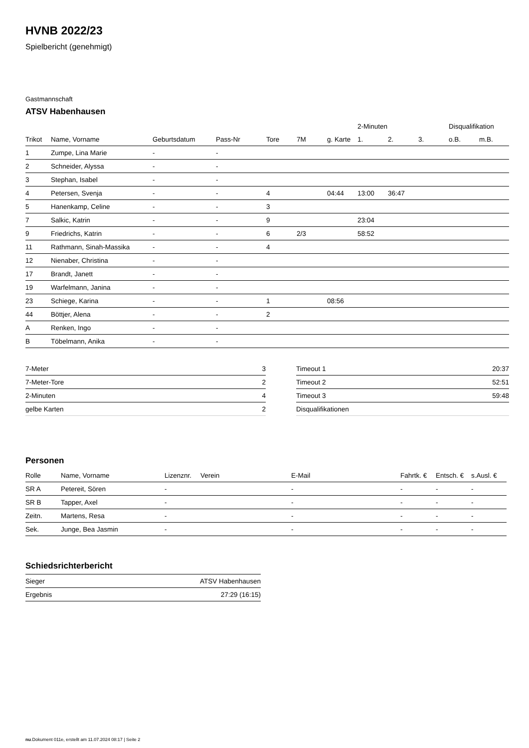HVNB 2022/23
Spielbericht (genehmigt)
Gastmannschaft
ATSV Habenhausen
| | | | | | | | 2-Minuten | | | Disqualifikation | |
| --- | --- | --- | --- | --- | --- | --- | --- | --- | --- | --- | --- |
| Trikot | Name, Vorname | Geburtsdatum | Pass-Nr | Tore | 7M | g. Karte | 1. | 2. | 3. | o.B. | m.B. |
| 1 | Zumpe, Lina Marie | - | - | | | | | | | | |
| 2 | Schneider, Alyssa | - | - | | | | | | | | |
| 3 | Stephan, Isabel | - | - | | | | | | | | |
| 4 | Petersen, Svenja | - | - | 4 | | 04:44 | 13:00 | 36:47 | | | |
| 5 | Hanenkamp, Celine | - | - | 3 | | | | | | | |
| 7 | Salkic, Katrin | - | - | 9 | | | 23:04 | | | | |
| 9 | Friedrichs, Katrin | - | - | 6 | 2/3 | | 58:52 | | | | |
| 11 | Rathmann, Sinah-Massika | - | - | 4 | | | | | | | |
| 12 | Nienaber, Christina | - | - | | | | | | | | |
| 17 | Brandt, Janett | - | - | | | | | | | | |
| 19 | Warfelmann, Janina | - | - | | | | | | | | |
| 23 | Schiege, Karina | - | - | 1 | | 08:56 | | | | | |
| 44 | Böttjer, Alena | - | - | 2 | | | | | | | |
| A | Renken, Ingo | - | - | | | | | | | | |
| B | Töbelmann, Anika | - | - | | | | | | | | |
| 7-Meter | 3 |
| 7-Meter-Tore | 2 |
| 2-Minuten | 4 |
| gelbe Karten | 2 |
| Timeout 1 | 20:37 |
| Timeout 2 | 52:51 |
| Timeout 3 | 59:48 |
| Disqualifikationen | |
Personen
| Rolle | Name, Vorname | Lizenznr. | Verein | E-Mail | Fahrtk. € | Entsch. € | s.Ausl. € |
| --- | --- | --- | --- | --- | --- | --- | --- |
| SR A | Petereit, Sören | - | | - | - | - | - |
| SR B | Tapper, Axel | - | | - | - | - | - |
| Zeitn. | Martens, Resa | - | | - | - | - | - |
| Sek. | Junge, Bea Jasmin | - | | - | - | - | - |
Schiedsrichterbericht
| Sieger | ATSV Habenhausen |
| Ergebnis | 27:29 (16:15) |
nu.Dokument 011e, erstellt am 11.07.2024 08:17 | Seite 2